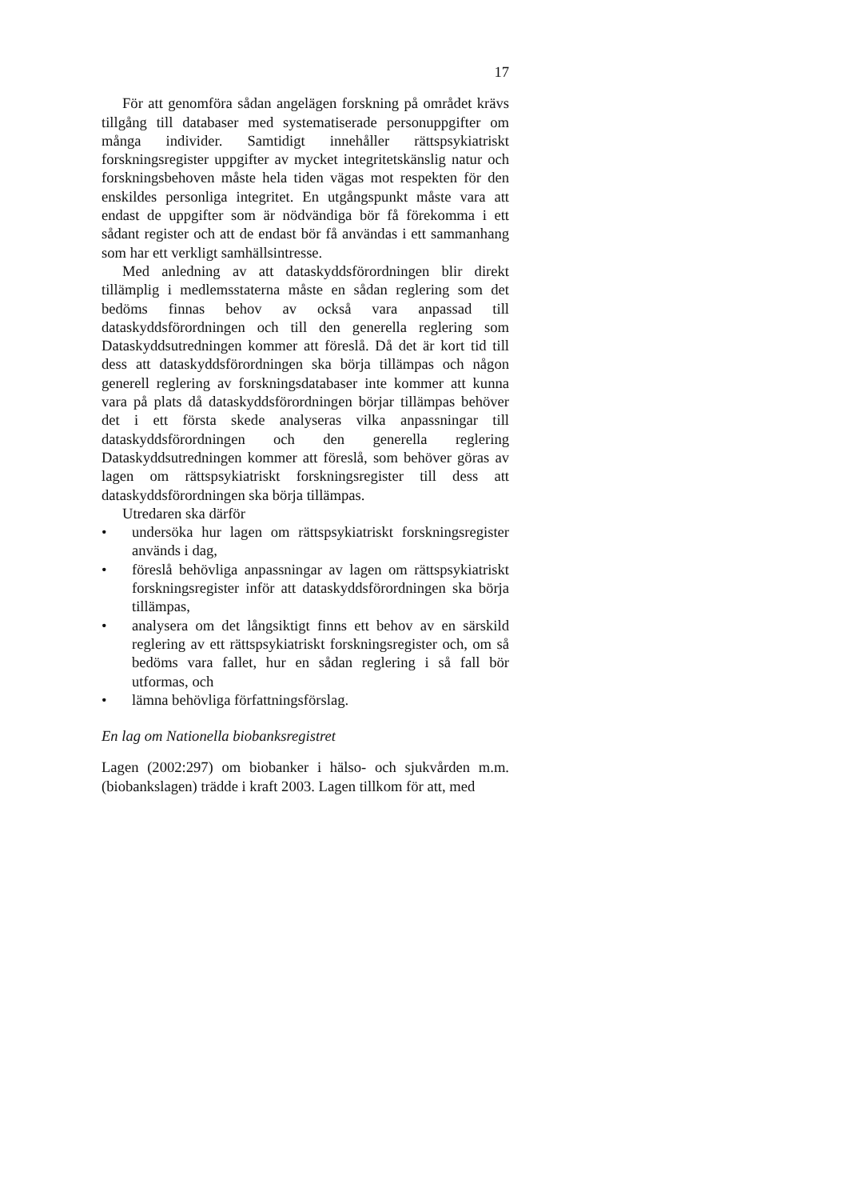17
För att genomföra sådan angelägen forskning på området krävs tillgång till databaser med systematiserade personuppgifter om många individer. Samtidigt innehåller rättspsykiatriskt forskningsregister uppgifter av mycket integritetskänslig natur och forskningsbehoven måste hela tiden vägas mot respekten för den enskildes personliga integritet. En utgångspunkt måste vara att endast de uppgifter som är nödvändiga bör få förekomma i ett sådant register och att de endast bör få användas i ett sammanhang som har ett verkligt samhällsintresse.
Med anledning av att dataskyddsförordningen blir direkt tillämplig i medlemsstaterna måste en sådan reglering som det bedöms finnas behov av också vara anpassad till dataskyddsförordningen och till den generella reglering som Dataskyddsutredningen kommer att föreslå. Då det är kort tid till dess att dataskyddsförordningen ska börja tillämpas och någon generell reglering av forskningsdatabaser inte kommer att kunna vara på plats då dataskyddsförordningen börjar tillämpas behöver det i ett första skede analyseras vilka anpassningar till dataskyddsförordningen och den generella reglering Dataskyddsutredningen kommer att föreslå, som behöver göras av lagen om rättspsykiatriskt forskningsregister till dess att dataskyddsförordningen ska börja tillämpas.
Utredaren ska därför
• undersöka hur lagen om rättspsykiatriskt forskningsregister används i dag,
• föreslå behövliga anpassningar av lagen om rättspsykiatriskt forskningsregister inför att dataskyddsförordningen ska börja tillämpas,
• analysera om det långsiktigt finns ett behov av en särskild reglering av ett rättspsykiatriskt forskningsregister och, om så bedöms vara fallet, hur en sådan reglering i så fall bör utformas, och
• lämna behövliga författningsförslag.
En lag om Nationella biobanksregistret
Lagen (2002:297) om biobanker i hälso- och sjukvården m.m. (biobankslagen) trädde i kraft 2003. Lagen tillkom för att, med